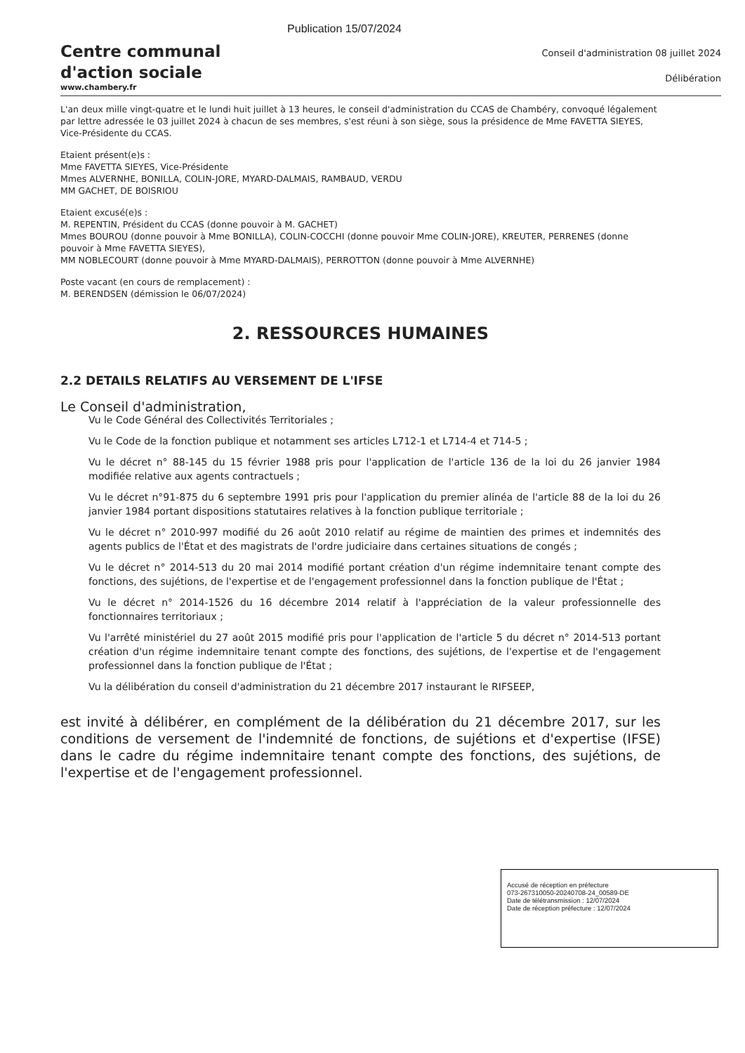Publication 15/07/2024
Centre communal
d'action sociale
www.chambery.fr
Conseil d'administration 08 juillet 2024
Délibération
L'an deux mille vingt-quatre et le lundi huit juillet à 13 heures, le conseil d'administration du CCAS de Chambéry, convoqué légalement par lettre adressée le 03 juillet 2024 à chacun de ses membres, s'est réuni à son siège, sous la présidence de Mme FAVETTA SIEYES, Vice-Présidente du CCAS.
Etaient présent(e)s :
Mme FAVETTA SIEYES, Vice-Présidente
Mmes ALVERNHE, BONILLA, COLIN-JORE, MYARD-DALMAIS, RAMBAUD, VERDU
MM GACHET, DE BOISRIOU
Etaient excusé(e)s :
M. REPENTIN, Président du CCAS (donne pouvoir à M. GACHET)
Mmes BOUROU (donne pouvoir à Mme BONILLA), COLIN-COCCHI (donne pouvoir Mme COLIN-JORE), KREUTER, PERRENES (donne pouvoir à Mme FAVETTA SIEYES),
MM NOBLECOURT (donne pouvoir à Mme MYARD-DALMAIS), PERROTTON (donne pouvoir à Mme ALVERNHE)
Poste vacant (en cours de remplacement) :
M. BERENDSEN (démission le 06/07/2024)
2. RESSOURCES HUMAINES
2.2 DETAILS RELATIFS AU VERSEMENT DE L'IFSE
Le Conseil d'administration,
Vu le Code Général des Collectivités Territoriales ;
Vu le Code de la fonction publique et notamment ses articles L712-1 et L714-4 et 714-5 ;
Vu le décret n° 88-145 du 15 février 1988 pris pour l'application de l'article 136 de la loi du 26 janvier 1984 modifiée relative aux agents contractuels ;
Vu le décret n°91-875 du 6 septembre 1991 pris pour l'application du premier alinéa de l'article 88 de la loi du 26 janvier 1984 portant dispositions statutaires relatives à la fonction publique territoriale ;
Vu le décret n° 2010-997 modifié du 26 août 2010 relatif au régime de maintien des primes et indemnités des agents publics de l'État et des magistrats de l'ordre judiciaire dans certaines situations de congés ;
Vu le décret n° 2014-513 du 20 mai 2014 modifié portant création d'un régime indemnitaire tenant compte des fonctions, des sujétions, de l'expertise et de l'engagement professionnel dans la fonction publique de l'État ;
Vu le décret n° 2014-1526 du 16 décembre 2014 relatif à l'appréciation de la valeur professionnelle des fonctionnaires territoriaux ;
Vu l'arrêté ministériel du 27 août 2015 modifié pris pour l'application de l'article 5 du décret n° 2014-513 portant création d'un régime indemnitaire tenant compte des fonctions, des sujétions, de l'expertise et de l'engagement professionnel dans la fonction publique de l'État ;
Vu la délibération du conseil d'administration du 21 décembre 2017 instaurant le RIFSEEP,
est invité à délibérer, en complément de la délibération du 21 décembre 2017, sur les conditions de versement de l'indemnité de fonctions, de sujétions et d'expertise (IFSE) dans le cadre du régime indemnitaire tenant compte des fonctions, des sujétions, de l'expertise et de l'engagement professionnel.
Accusé de réception en préfecture
073-267310050-20240708-24_00589-DE
Date de télétransmission : 12/07/2024
Date de réception préfecture : 12/07/2024